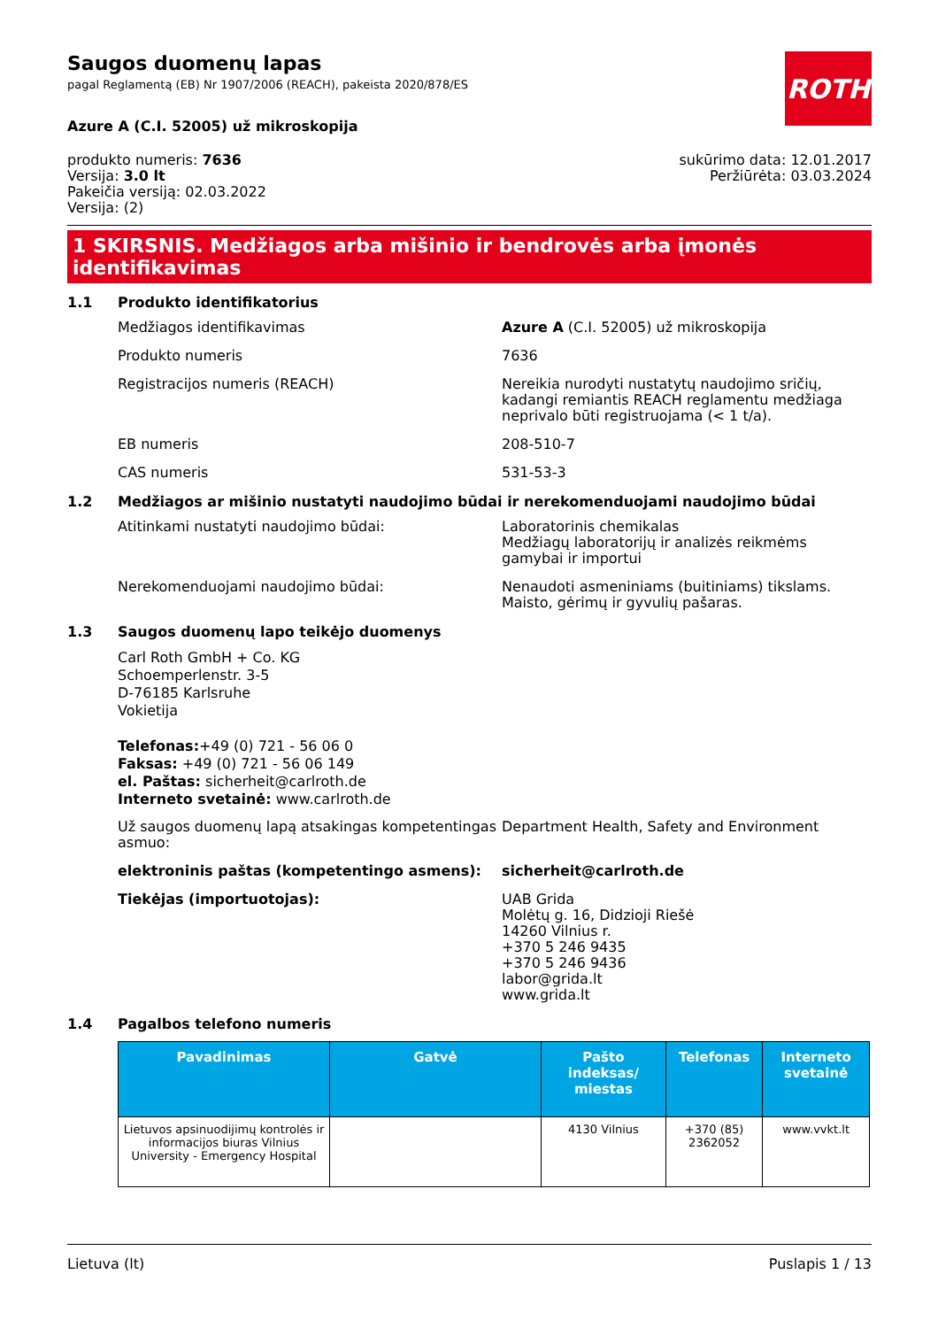ROTH
Saugos duomenų lapas
pagal Reglamentą (EB) Nr 1907/2006 (REACH), pakeista 2020/878/ES
Azure A (C.I. 52005) už mikroskopija
produkto numeris: 7636
Versija: 3.0 lt
Pakeičia versiją: 02.03.2022
Versija: (2)
sukūrimo data: 12.01.2017
Peržiūrėta: 03.03.2024
1 SKIRSNIS. Medžiagos arba mišinio ir bendrovės arba įmonės identifikavimas
1.1 Produkto identifikatorius
Medžiagos identifikavimas Azure A (C.I. 52005) už mikroskopija
Produkto numeris 7636
Registracijos numeris (REACH) Nereikia nurodyti nustatytų naudojimo sričių, kadangi remiantis REACH reglamentu medžiaga neprivalo būti registruojama (< 1 t/a).
EB numeris 208-510-7
CAS numeris 531-53-3
1.2 Medžiagos ar mišinio nustatyti naudojimo būdai ir nerekomenduojami naudojimo būdai
Atitinkami nustatyti naudojimo būdai: Laboratorinis chemikalas
Medžiagų laboratorijų ir analizės reikmėms gamybai ir importui
Nerekomenduojami naudojimo būdai: Nenaudoti asmeniniams (buitiniams) tikslams.
Maisto, gėrimų ir gyvulių pašaras.
1.3 Saugos duomenų lapo teikėjo duomenys
Carl Roth GmbH + Co. KG
Schoemperlenstr. 3-5
D-76185 Karlsruhe
Vokietija
Telefonas:+49 (0) 721 - 56 06 0
Faksas: +49 (0) 721 - 56 06 149
el. Paštas: sicherheit@carlroth.de
Interneto svetainė: www.carlroth.de
Už saugos duomenų lapą atsakingas kompetentingas asmuo:
Department Health, Safety and Environment
elektroninis paštas (kompetentingo asmens): sicherheit@carlroth.de
Tiekėjas (importuotojas): UAB Grida
Molėtų g. 16, Didzioji Riešė
14260 Vilnius r.
+370 5 246 9435
+370 5 246 9436
labor@grida.lt
www.grida.lt
1.4 Pagalbos telefono numeris
| Pavadinimas | Gatvė | Pašto indeksas/ miestas | Telefonas | Interneto svetainė |
| --- | --- | --- | --- | --- |
| Lietuvos apsinuodijimų kontrolės ir informacijos biuras Vilnius University - Emergency Hospital | | 4130 Vilnius | +370 (85) 2362052 | www.vvkt.lt |
Lietuva (lt) Puslapis 1 / 13